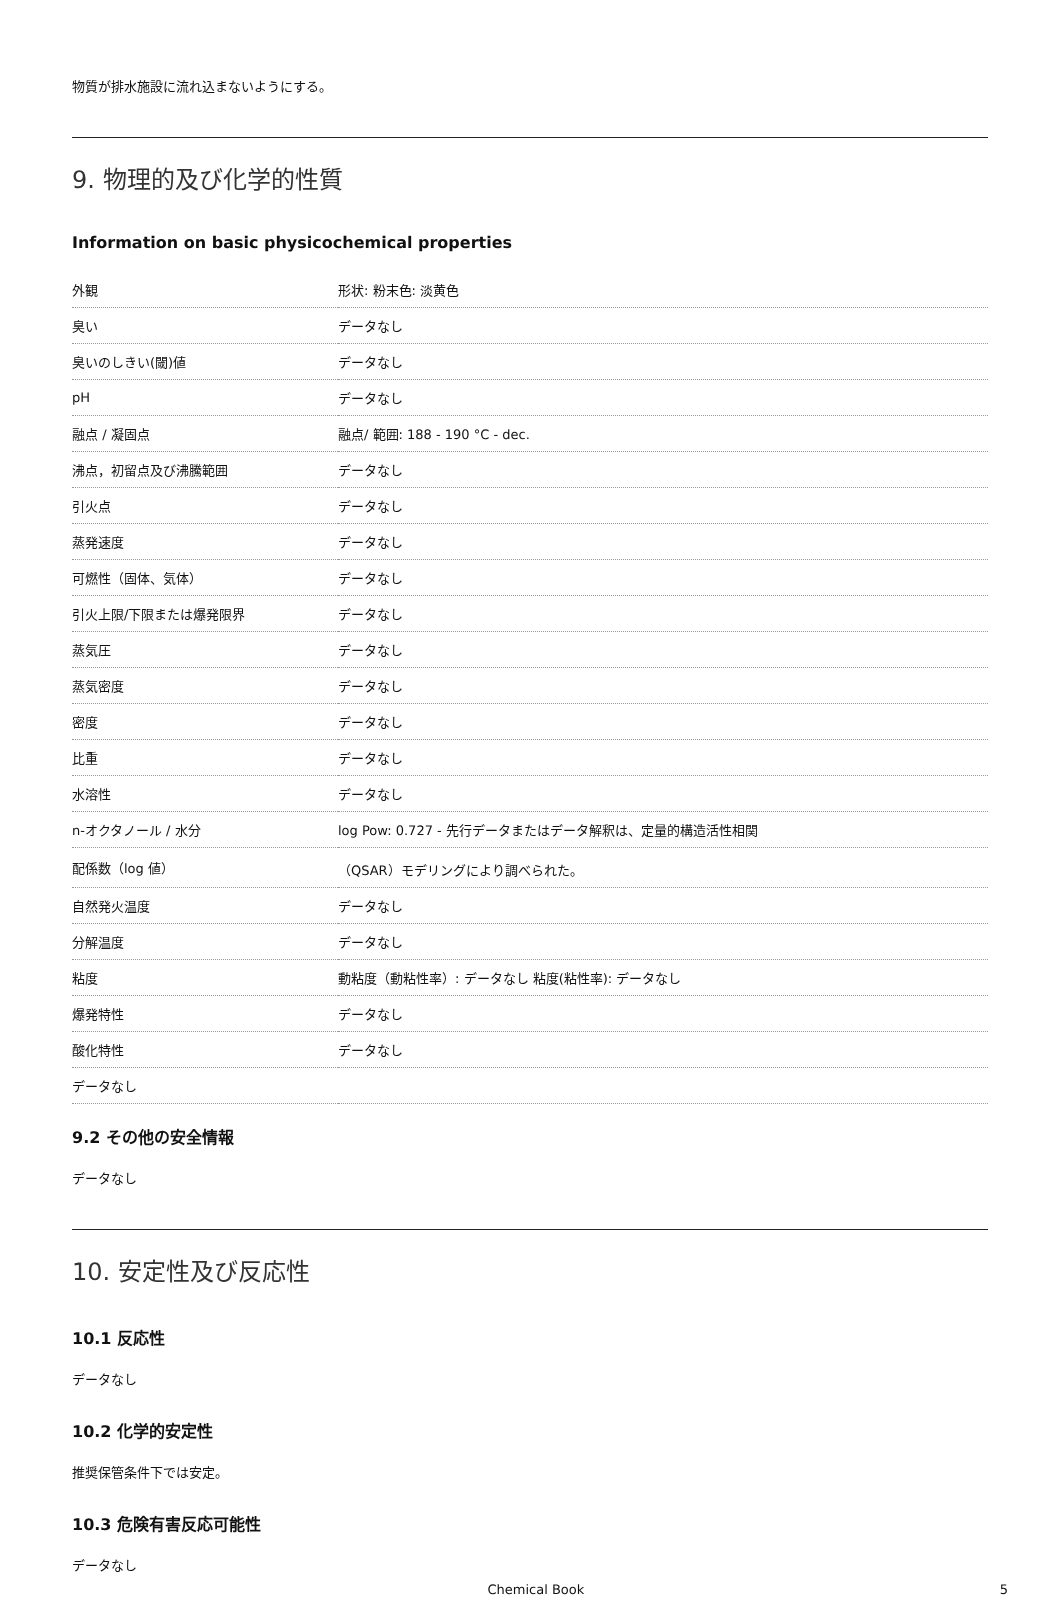物質が排水施設に流れ込まないようにする。
9. 物理的及び化学的性質
Information on basic physicochemical properties
| 外観 | 形状: 粉末色: 淡黄色 |
| 臭い | データなし |
| 臭いのしきい(閾)値 | データなし |
| pH | データなし |
| 融点 / 凝固点 | 融点/ 範囲: 188 - 190 °C - dec. |
| 沸点，初留点及び沸騰範囲 | データなし |
| 引火点 | データなし |
| 蒸発速度 | データなし |
| 可燃性（固体、気体） | データなし |
| 引火上限/下限または爆発限界 | データなし |
| 蒸気圧 | データなし |
| 蒸気密度 | データなし |
| 密度 | データなし |
| 比重 | データなし |
| 水溶性 | データなし |
| n-オクタノール / 水分 | log Pow: 0.727 - 先行データまたはデータ解釈は、定量的構造活性相関 |
| 配係数（log 値） | （QSAR）モデリングにより調べられた。 |
| 自然発火温度 | データなし |
| 分解温度 | データなし |
| 粘度 | 動粘度（動粘性率）: データなし 粘度(粘性率): データなし |
| 爆発特性 | データなし |
| 酸化特性 | データなし |
| データなし | |
9.2 その他の安全情報
データなし
10. 安定性及び反応性
10.1 反応性
データなし
10.2 化学的安定性
推奨保管条件下では安定。
10.3 危険有害反応可能性
データなし
Chemical Book 5